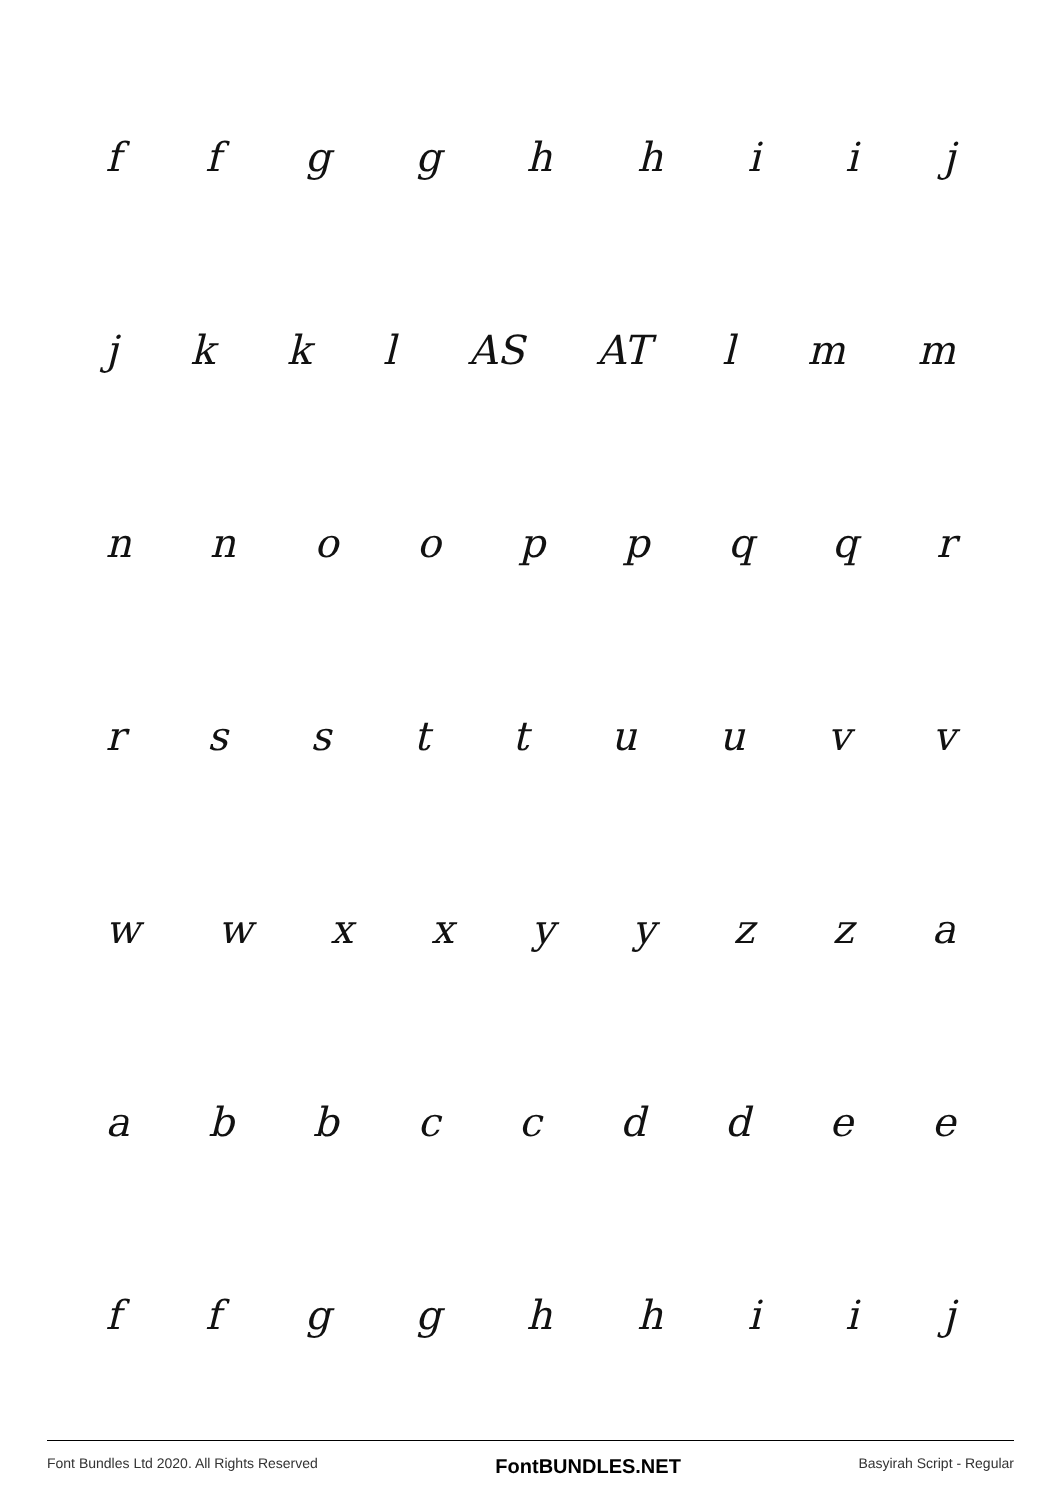ffgghhiij
jkkl AS AT lmm
nnooppqqr
rssttuuvv
wwxxyyzza
abbccddee
ffgghhiij
Font Bundles Ltd 2020. All Rights Reserved FontBUNDLES.NET Basyirah Script - Regular